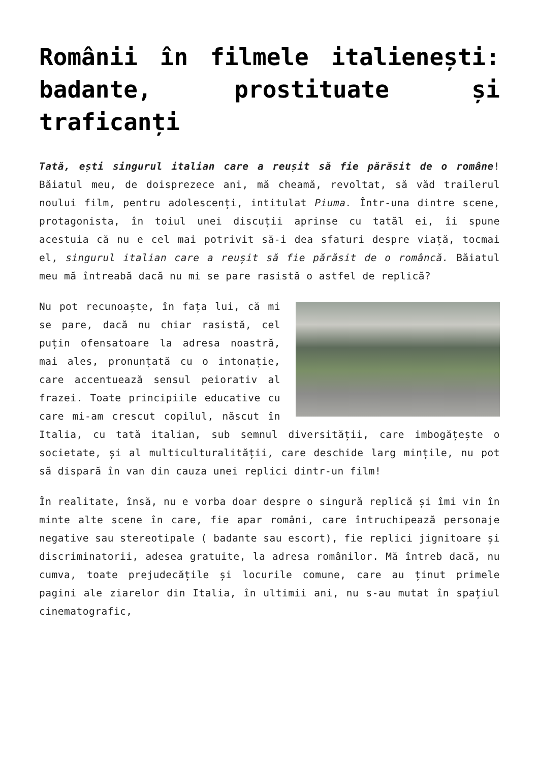Românii în filmele italienești: badante, prostituate și traficanți
Tată, ești singurul italian care a reușit să fie părăsit de o române! Băiatul meu, de doisprezece ani, mă cheamă, revoltat, să văd trailerul noului film, pentru adolescenți, intitulat Piuma. Într-una dintre scene, protagonista, în toiul unei discuții aprinse cu tatăl ei, îi spune acestuia că nu e cel mai potrivit să-i dea sfaturi despre viață, tocmai el, singurul italian care a reușit să fie părăsit de o româncă. Băiatul meu mă întreabă dacă nu mi se pare rasistă o astfel de replică?
Nu pot recunoaște, în fața lui, că mi se pare, dacă nu chiar rasistă, cel puțin ofensatoare la adresa noastră, mai ales, pronunțată cu o intonație, care accentuează sensul peiorativ al frazei. Toate principiile educative cu care mi-am crescut copilul, născut în Italia, cu tată italian, sub semnul diversității, care imbogățește o societate, și al multiculturalității, care deschide larg mințile, nu pot să dispară în van din cauza unei replici dintr-un film!
În realitate, însă, nu e vorba doar despre o singură replică și îmi vin în minte alte scene în care, fie apar români, care întruchipează personaje negative sau stereotipale ( badante sau escort), fie replici jignitoare și discriminatorii, adesea gratuite, la adresa românilor. Mă întreb dacă, nu cumva, toate prejudecățile și locurile comune, care au ținut primele pagini ale ziarelor din Italia, în ultimii ani, nu s-au mutat în spațiul cinematografic,